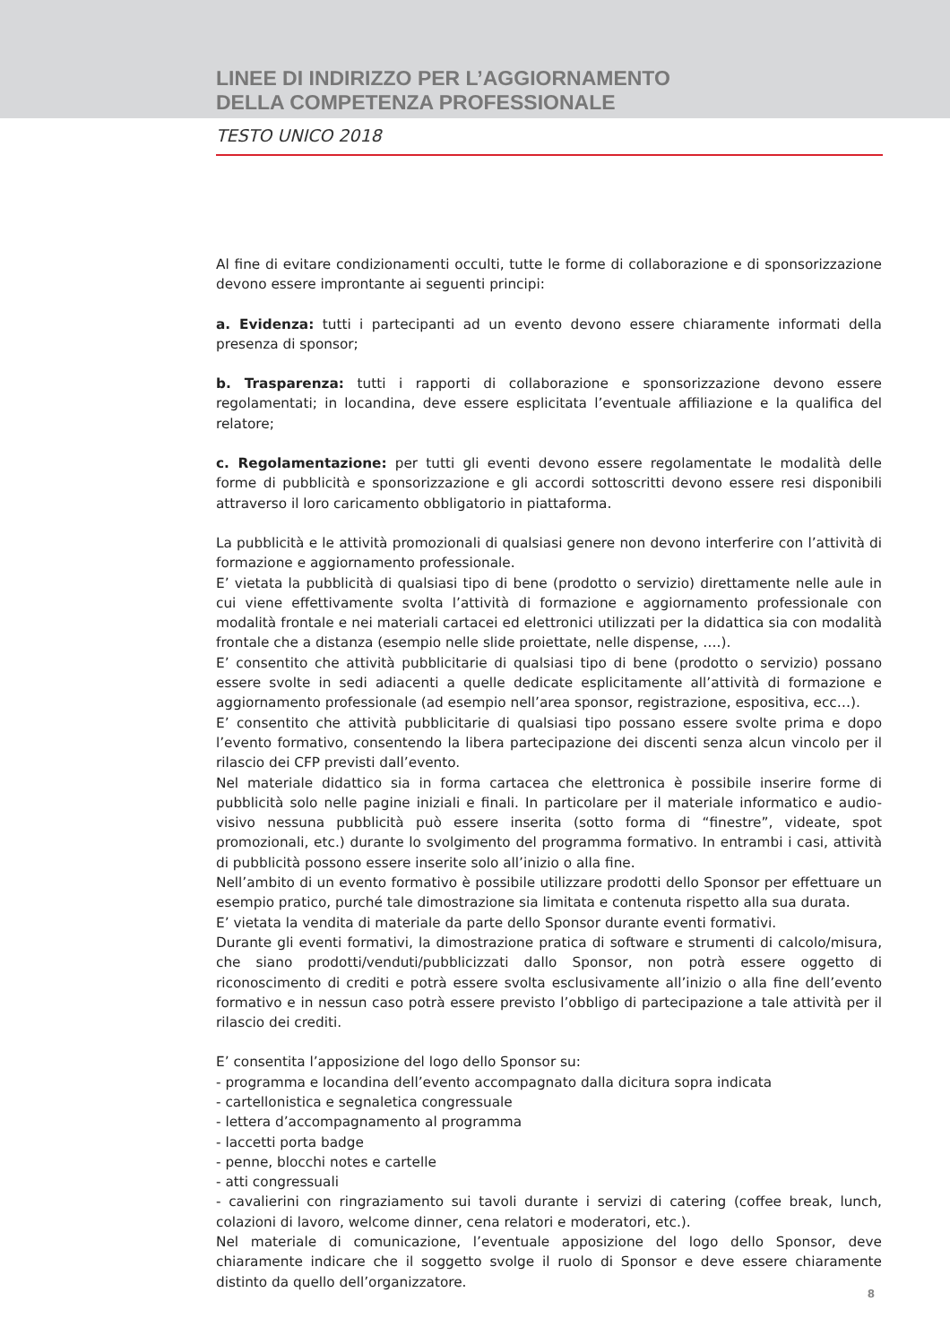LINEE DI INDIRIZZO PER L’AGGIORNAMENTO
DELLA COMPETENZA PROFESSIONALE
TESTO UNICO 2018
Al fine di evitare condizionamenti occulti, tutte le forme di collaborazione e di sponsorizzazione devono essere improntante ai seguenti principi:
a. Evidenza: tutti i partecipanti ad un evento devono essere chiaramente informati della presenza di sponsor;
b. Trasparenza: tutti i rapporti di collaborazione e sponsorizzazione devono essere regolamentati; in locandina, deve essere esplicitata l’eventuale affiliazione e la qualifica del relatore;
c. Regolamentazione: per tutti gli eventi devono essere regolamentate le modalità delle forme di pubblicità e sponsorizzazione e gli accordi sottoscritti devono essere resi disponibili attraverso il loro caricamento obbligatorio in piattaforma.
La pubblicità e le attività promozionali di qualsiasi genere non devono interferire con l’attività di formazione e aggiornamento professionale.
E’ vietata la pubblicità di qualsiasi tipo di bene (prodotto o servizio) direttamente nelle aule in cui viene effettivamente svolta l’attività di formazione e aggiornamento professionale con modalità frontale e nei materiali cartacei ed elettronici utilizzati per la didattica sia con modalità frontale che a distanza (esempio nelle slide proiettate, nelle dispense, ….).
E’ consentito che attività pubblicitarie di qualsiasi tipo di bene (prodotto o servizio) possano essere svolte in sedi adiacenti a quelle dedicate esplicitamente all’attività di formazione e aggiornamento professionale (ad esempio nell’area sponsor, registrazione, espositiva, ecc…).
E’ consentito che attività pubblicitarie di qualsiasi tipo possano essere svolte prima e dopo l’evento formativo, consentendo la libera partecipazione dei discenti senza alcun vincolo per il rilascio dei CFP previsti dall’evento.
Nel materiale didattico sia in forma cartacea che elettronica è possibile inserire forme di pubblicità solo nelle pagine iniziali e finali. In particolare per il materiale informatico e audio-visivo nessuna pubblicità può essere inserita (sotto forma di “finestre”, videate, spot promozionali, etc.) durante lo svolgimento del programma formativo. In entrambi i casi, attività di pubblicità possono essere inserite solo all’inizio o alla fine.
Nell’ambito di un evento formativo è possibile utilizzare prodotti dello Sponsor per effettuare un esempio pratico, purché tale dimostrazione sia limitata e contenuta rispetto alla sua durata.
E’ vietata la vendita di materiale da parte dello Sponsor durante eventi formativi.
Durante gli eventi formativi, la dimostrazione pratica di software e strumenti di calcolo/misura, che siano prodotti/venduti/pubblicizzati dallo Sponsor, non potrà essere oggetto di riconoscimento di crediti e potrà essere svolta esclusivamente all’inizio o alla fine dell’evento formativo e in nessun caso potrà essere previsto l’obbligo di partecipazione a tale attività per il rilascio dei crediti.
E’ consentita l’apposizione del logo dello Sponsor su:
- programma e locandina dell’evento accompagnato dalla dicitura sopra indicata
- cartellonistica e segnaletica congressuale
- lettera d’accompagnamento al programma
- laccetti porta badge
- penne, blocchi notes e cartelle
- atti congressuali
- cavalierini con ringraziamento sui tavoli durante i servizi di catering (coffee break, lunch, colazioni di lavoro, welcome dinner, cena relatori e moderatori, etc.).
Nel materiale di comunicazione, l’eventuale apposizione del logo dello Sponsor, deve chiaramente indicare che il soggetto svolge il ruolo di Sponsor e deve essere chiaramente distinto da quello dell’organizzatore.
8